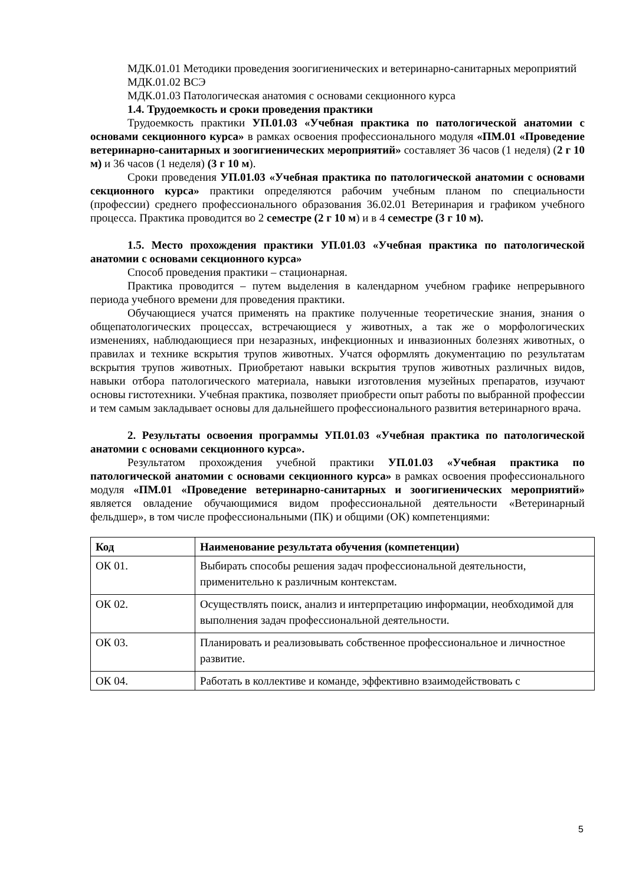МДК.01.01 Методики проведения зоогигиенических и ветеринарно-санитарных мероприятий
МДК.01.02 ВСЭ
МДК.01.03 Патологическая анатомия с основами секционного курса
1.4. Трудоемкость и сроки проведения практики
Трудоемкость практики УП.01.03 «Учебная практика по патологической анатомии с основами секционного курса» в рамках освоения профессионального модуля «ПМ.01 «Проведение ветеринарно-санитарных и зоогигиенических мероприятий» составляет 36 часов (1 неделя) (2 г 10 м) и 36 часов (1 неделя) (3 г 10 м).
Сроки проведения УП.01.03 «Учебная практика по патологической анатомии с основами секционного курса» практики определяются рабочим учебным планом по специальности (профессии) среднего профессионального образования 36.02.01 Ветеринария и графиком учебного процесса. Практика проводится во 2 семестре (2 г 10 м) и в 4 семестре (3 г 10 м).
1.5. Место прохождения практики УП.01.03 «Учебная практика по патологической анатомии с основами секционного курса»
Способ проведения практики – стационарная.
Практика проводится – путем выделения в календарном учебном графике непрерывного периода учебного времени для проведения практики.
Обучающиеся учатся применять на практике полученные теоретические знания, знания о общепатологических процессах, встречающиеся у животных, а так же о морфологических изменениях, наблюдающиеся при незаразных, инфекционных и инвазионных болезнях животных, о правилах и технике вскрытия трупов животных. Учатся оформлять документацию по результатам вскрытия трупов животных. Приобретают навыки вскрытия трупов животных различных видов, навыки отбора патологического материала, навыки изготовления музейных препаратов, изучают основы гистотехники. Учебная практика, позволяет приобрести опыт работы по выбранной профессии и тем самым закладывает основы для дальнейшего профессионального развития ветеринарного врача.
2. Результаты освоения программы УП.01.03 «Учебная практика по патологической анатомии с основами секционного курса».
Результатом прохождения учебной практики УП.01.03 «Учебная практика по патологической анатомии с основами секционного курса» в рамках освоения профессионального модуля «ПМ.01 «Проведение ветеринарно-санитарных и зоогигиенических мероприятий» является овладение обучающимися видом профессиональной деятельности «Ветеринарный фельдшер», в том числе профессиональными (ПК) и общими (ОК) компетенциями:
| Код | Наименование результата обучения (компетенции) |
| --- | --- |
| ОК 01. | Выбирать способы решения задач профессиональной деятельности, применительно к различным контекстам. |
| ОК 02. | Осуществлять поиск, анализ и интерпретацию информации, необходимой для выполнения задач профессиональной деятельности. |
| ОК 03. | Планировать и реализовывать собственное профессиональное и личностное развитие. |
| ОК 04. | Работать в коллективе и команде, эффективно взаимодействовать с |
5